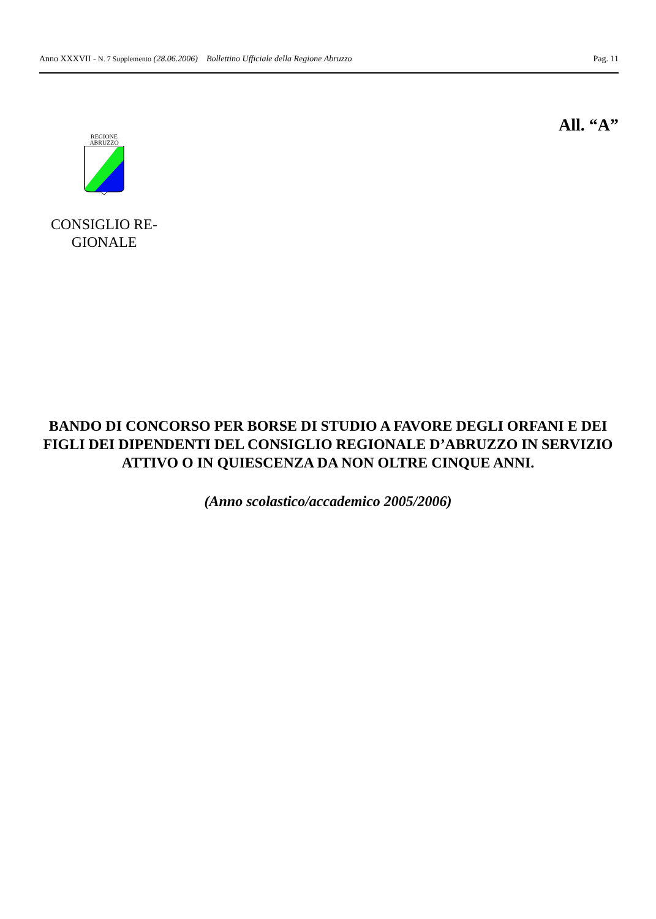Anno XXXVII - N. 7 Supplemento (28.06.2006) Bollettino Ufficiale della Regione Abruzzo Pag. 11
All. “A”
REGIONE
ABRUZZO
CONSIGLIO RE-
GIONALE
BANDO DI CONCORSO PER BORSE DI STUDIO A FAVORE DEGLI ORFANI E DEI FIGLI DEI DIPENDENTI DEL CONSIGLIO REGIONALE D’ABRUZZO IN SERVIZIO ATTIVO O IN QUIESCENZA DA NON OLTRE CINQUE ANNI.
(Anno scolastico/accademico 2005/2006)